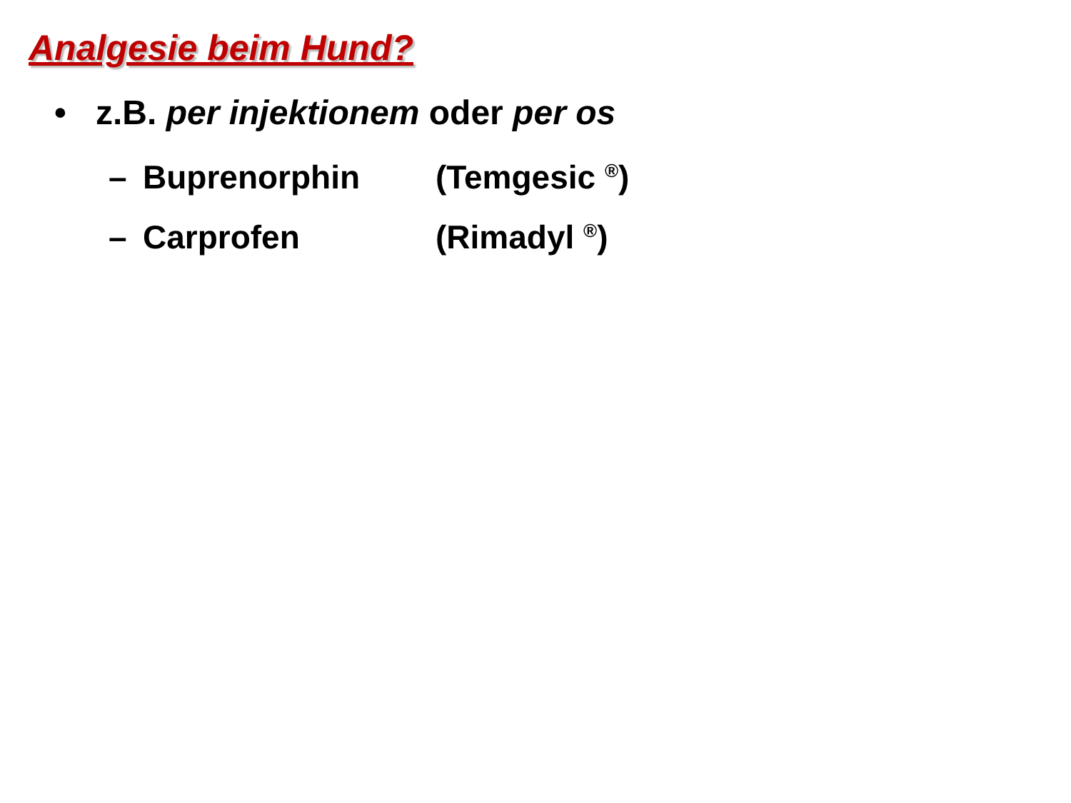Analgesie beim Hund?
• z.B. per injektionem oder per os
– Buprenorphin (Temgesic <sup>®</sup>)
– Carprofen (Rimadyl <sup>®</sup>)